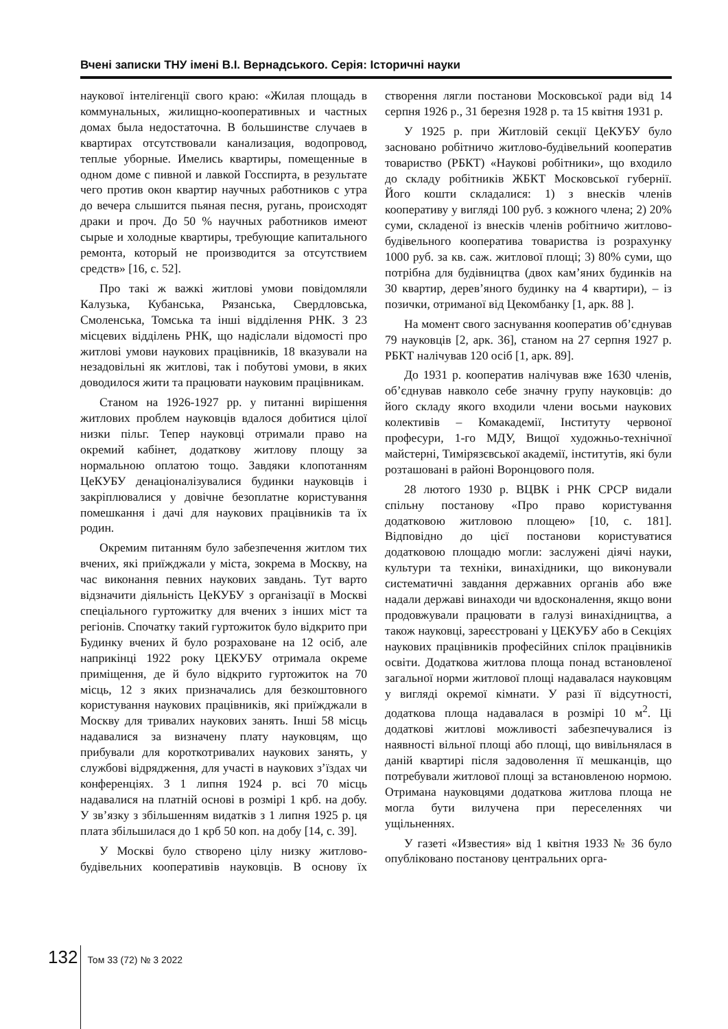Вчені записки ТНУ імені В.І. Вернадського. Серія: Історичні науки
наукової інтелігенції свого краю: «Жилая площадь в коммунальных, жилищно-кооперативных и частных домах была недостаточна. В большинстве случаев в квартирах отсутствовали канализация, водопровод, теплые уборные. Имелись квартиры, помещенные в одном доме с пивной и лавкой Госспирта, в результате чего против окон квартир научных работников с утра до вечера слышится пьяная песня, ругань, происходят драки и проч. До 50 % научных работников имеют сырые и холодные квартиры, требующие капитального ремонта, который не производится за отсутствием средств» [16, с. 52].
Про такі ж важкі житлові умови повідомляли Калузька, Кубанська, Рязанська, Свердловська, Смоленська, Томська та інші відділення РНК. З 23 місцевих відділень РНК, що надіслали відомості про житлові умови наукових працівників, 18 вказували на незадовільні як житлові, так і побутові умови, в яких доводилося жити та працювати науковим працівникам.
Станом на 1926-1927 рр. у питанні вирішення житлових проблем науковців вдалося добитися цілої низки пільг. Тепер науковці отримали право на окремий кабінет, додаткову житлову площу за нормальною оплатою тощо. Завдяки клопотанням ЦеКУБУ денаціоналізувалися будинки науковців і закріплювалися у довічне безоплатне користування помешкання і дачі для наукових працівників та їх родин.
Окремим питанням було забезпечення житлом тих вчених, які приїжджали у міста, зокрема в Москву, на час виконання певних наукових завдань. Тут варто відзначити діяльність ЦеКУБУ з організації в Москві спеціального гуртожитку для вчених з інших міст та регіонів. Спочатку такий гуртожиток було відкрито при Будинку вчених й було розраховане на 12 осіб, але наприкінці 1922 року ЦЕКУБУ отримала окреме приміщення, де й було відкрито гуртожиток на 70 місць, 12 з яких призначались для безкоштовного користування наукових працівників, які приїжджали в Москву для тривалих наукових занять. Інші 58 місць надавалися за визначену плату науковцям, що прибували для короткотривалих наукових занять, у службові відрядження, для участі в наукових з’їздах чи конференціях. З 1 липня 1924 р. всі 70 місць надавалися на платній основі в розмірі 1 крб. на добу. У зв’язку з збільшенням видатків з 1 липня 1925 р. ця плата збільшилася до 1 крб 50 коп. на добу [14, с. 39].
У Москві було створено цілу низку житлово-будівельних кооперативів науковців. В основу їх створення лягли постанови Московської ради від 14 серпня 1926 р., 31 березня 1928 р. та 15 квітня 1931 р.
У 1925 р. при Житловій секції ЦеКУБУ було засновано робітничо житлово-будівельний кооператив товариство (РБКТ) «Наукові робітники», що входило до складу робітників ЖБКТ Московської губернії. Його кошти складалися: 1) з внесків членів кооперативу у вигляді 100 руб. з кожного члена; 2) 20% суми, складеної із внесків членів робітничо житлово-будівельного кооператива товариства із розрахунку 1000 руб. за кв. саж. житлової площі; 3) 80% суми, що потрібна для будівництва (двох кам’яних будинків на 30 квартир, дерев’яного будинку на 4 квартири), – із позички, отриманої від Цекомбанку [1, арк. 88 ].
На момент свого заснування кооператив об’єднував 79 науковців [2, арк. 36], станом на 27 серпня 1927 р. РБКТ налічував 120 осіб [1, арк. 89].
До 1931 р. кооператив налічував вже 1630 членів, об’єднував навколо себе значну групу науковців: до його складу якого входили члени восьми наукових колективів – Комакадемії, Інституту червоної професури, 1-го МДУ, Вищої художньо-технічної майстерні, Тимірязєвської академії, інститутів, які були розташовані в районі Воронцового поля.
28 лютого 1930 р. ВЦВК і РНК СРСР видали спільну постанову «Про право користування додатковою житловою площею» [10, с. 181]. Відповідно до цієї постанови користуватися додатковою площадю могли: заслужені діячі науки, культури та техніки, винахідники, що виконували систематичні завдання державних органів або вже надали державі винаходи чи вдосконалення, якщо вони продовжували працювати в галузі винахідництва, а також науковці, зареєстровані у ЦЕКУБУ або в Секціях наукових працівників професійних спілок працівників освіти. Додаткова житлова площа понад встановленої загальної норми житлової площі надавалася науковцям у вигляді окремої кімнати. У разі її відсутності, додаткова площа надавалася в розмірі 10 м<sup>2</sup>. Ці додаткові житлові можливості забезпечувалися із наявності вільної площі або площі, що вивільнялася в даній квартирі після задоволення її мешканців, що потребували житлової площі за встановленою нормою. Отримана науковцями додаткова житлова площа не могла бути вилучена при переселеннях чи ущільненнях.
У газеті «Известия» від 1 квітня 1933 № 36 було опубліковано постанову центральних орга-
132 Том 33 (72) № 3 2022